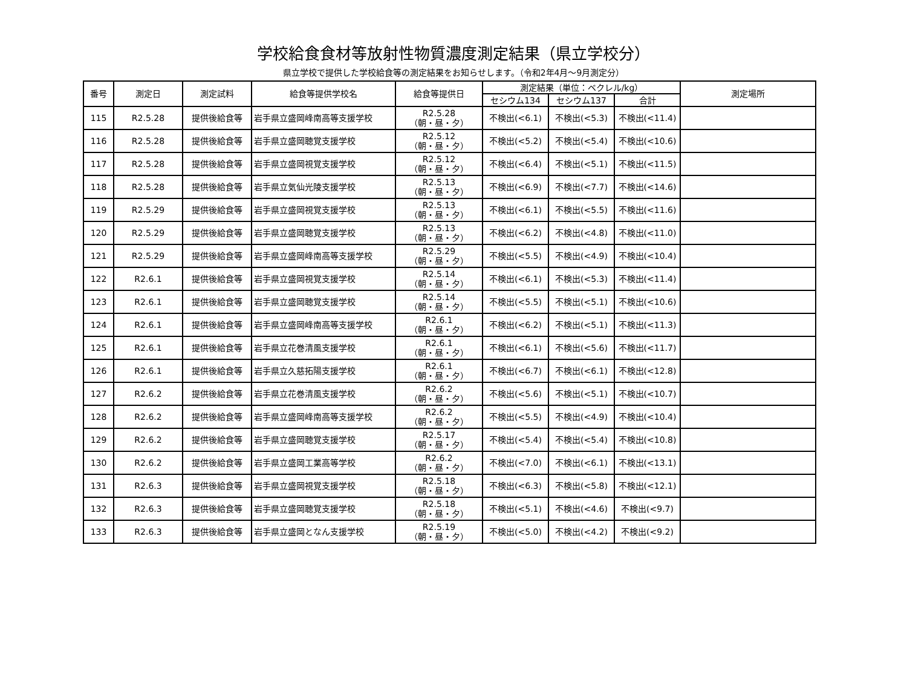学校給食食材等放射性物質濃度測定結果（県立学校分）
県立学校で提供した学校給食等の測定結果をお知らせします。（令和2年4月～9月測定分）
| 番号 | 測定日 | 測定試料 | 給食等提供学校名 | 給食等提供日 | 測定結果（単位：ベクレル/kg） | | | 測定場所 |
| --- | --- | --- | --- | --- | --- | --- | --- | --- |
| | | | | | セシウム134 | セシウム137 | 合計 | |
| 115 | R2.5.28 | 提供後給食等 | 岩手県立盛岡峰南高等支援学校 | R2.5.28 （朝・昼・夕） | 不検出(<6.1) | 不検出(<5.3) | 不検出(<11.4) | |
| 116 | R2.5.28 | 提供後給食等 | 岩手県立盛岡聴覚支援学校 | R2.5.12 （朝・昼・夕） | 不検出(<5.2) | 不検出(<5.4) | 不検出(<10.6) | |
| 117 | R2.5.28 | 提供後給食等 | 岩手県立盛岡視覚支援学校 | R2.5.12 （朝・昼・夕） | 不検出(<6.4) | 不検出(<5.1) | 不検出(<11.5) | |
| 118 | R2.5.28 | 提供後給食等 | 岩手県立気仙光陵支援学校 | R2.5.13 （朝・昼・夕） | 不検出(<6.9) | 不検出(<7.7) | 不検出(<14.6) | |
| 119 | R2.5.29 | 提供後給食等 | 岩手県立盛岡視覚支援学校 | R2.5.13 （朝・昼・夕） | 不検出(<6.1) | 不検出(<5.5) | 不検出(<11.6) | |
| 120 | R2.5.29 | 提供後給食等 | 岩手県立盛岡聴覚支援学校 | R2.5.13 （朝・昼・夕） | 不検出(<6.2) | 不検出(<4.8) | 不検出(<11.0) | |
| 121 | R2.5.29 | 提供後給食等 | 岩手県立盛岡峰南高等支援学校 | R2.5.29 （朝・昼・夕） | 不検出(<5.5) | 不検出(<4.9) | 不検出(<10.4) | |
| 122 | R2.6.1 | 提供後給食等 | 岩手県立盛岡視覚支援学校 | R2.5.14 （朝・昼・夕） | 不検出(<6.1) | 不検出(<5.3) | 不検出(<11.4) | |
| 123 | R2.6.1 | 提供後給食等 | 岩手県立盛岡聴覚支援学校 | R2.5.14 （朝・昼・夕） | 不検出(<5.5) | 不検出(<5.1) | 不検出(<10.6) | |
| 124 | R2.6.1 | 提供後給食等 | 岩手県立盛岡峰南高等支援学校 | R2.6.1 （朝・昼・夕） | 不検出(<6.2) | 不検出(<5.1) | 不検出(<11.3) | |
| 125 | R2.6.1 | 提供後給食等 | 岩手県立花巻清風支援学校 | R2.6.1 （朝・昼・夕） | 不検出(<6.1) | 不検出(<5.6) | 不検出(<11.7) | |
| 126 | R2.6.1 | 提供後給食等 | 岩手県立久慈拓陽支援学校 | R2.6.1 （朝・昼・夕） | 不検出(<6.7) | 不検出(<6.1) | 不検出(<12.8) | |
| 127 | R2.6.2 | 提供後給食等 | 岩手県立花巻清風支援学校 | R2.6.2 （朝・昼・夕） | 不検出(<5.6) | 不検出(<5.1) | 不検出(<10.7) | |
| 128 | R2.6.2 | 提供後給食等 | 岩手県立盛岡峰南高等支援学校 | R2.6.2 （朝・昼・夕） | 不検出(<5.5) | 不検出(<4.9) | 不検出(<10.4) | |
| 129 | R2.6.2 | 提供後給食等 | 岩手県立盛岡聴覚支援学校 | R2.5.17 （朝・昼・夕） | 不検出(<5.4) | 不検出(<5.4) | 不検出(<10.8) | |
| 130 | R2.6.2 | 提供後給食等 | 岩手県立盛岡工業高等学校 | R2.6.2 （朝・昼・夕） | 不検出(<7.0) | 不検出(<6.1) | 不検出(<13.1) | |
| 131 | R2.6.3 | 提供後給食等 | 岩手県立盛岡視覚支援学校 | R2.5.18 （朝・昼・夕） | 不検出(<6.3) | 不検出(<5.8) | 不検出(<12.1) | |
| 132 | R2.6.3 | 提供後給食等 | 岩手県立盛岡聴覚支援学校 | R2.5.18 （朝・昼・夕） | 不検出(<5.1) | 不検出(<4.6) | 不検出(<9.7) | |
| 133 | R2.6.3 | 提供後給食等 | 岩手県立盛岡となん支援学校 | R2.5.19 （朝・昼・夕） | 不検出(<5.0) | 不検出(<4.2) | 不検出(<9.2) | |